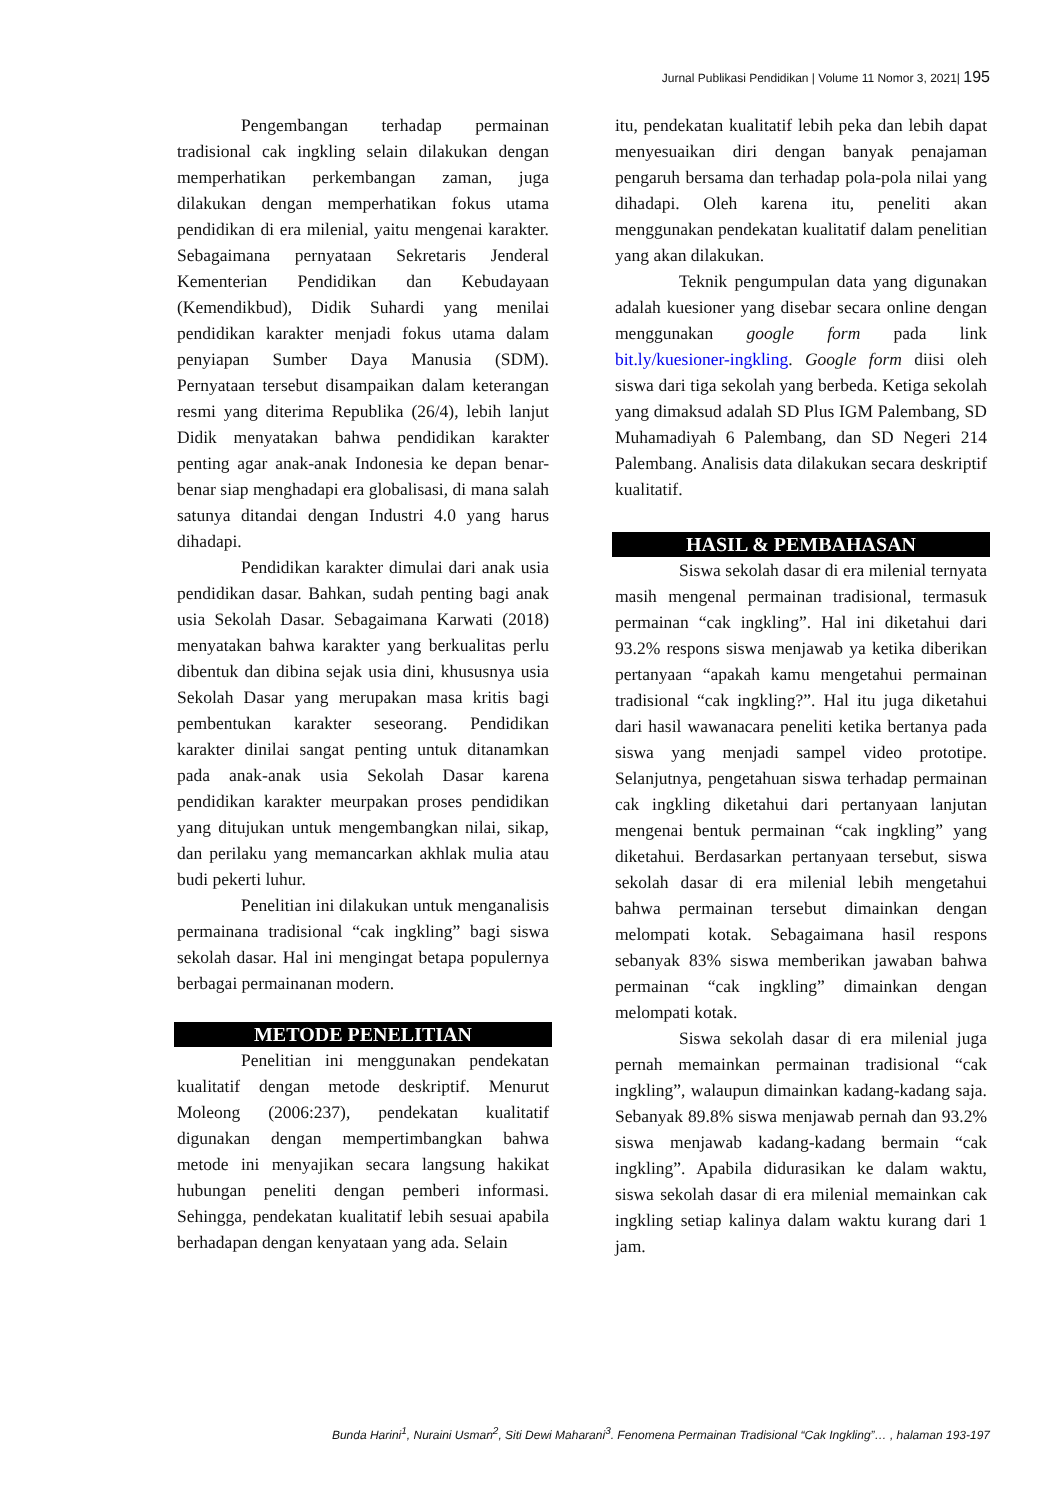Jurnal Publikasi Pendidikan | Volume 11 Nomor 3, 2021| 195
Pengembangan terhadap permainan tradisional cak ingkling selain dilakukan dengan memperhatikan perkembangan zaman, juga dilakukan dengan memperhatikan fokus utama pendidikan di era milenial, yaitu mengenai karakter. Sebagaimana pernyataan Sekretaris Jenderal Kementerian Pendidikan dan Kebudayaan (Kemendikbud), Didik Suhardi yang menilai pendidikan karakter menjadi fokus utama dalam penyiapan Sumber Daya Manusia (SDM). Pernyataan tersebut disampaikan dalam keterangan resmi yang diterima Republika (26/4), lebih lanjut Didik menyatakan bahwa pendidikan karakter penting agar anak-anak Indonesia ke depan benar-benar siap menghadapi era globalisasi, di mana salah satunya ditandai dengan Industri 4.0 yang harus dihadapi.
Pendidikan karakter dimulai dari anak usia pendidikan dasar. Bahkan, sudah penting bagi anak usia Sekolah Dasar. Sebagaimana Karwati (2018) menyatakan bahwa karakter yang berkualitas perlu dibentuk dan dibina sejak usia dini, khususnya usia Sekolah Dasar yang merupakan masa kritis bagi pembentukan karakter seseorang. Pendidikan karakter dinilai sangat penting untuk ditanamkan pada anak-anak usia Sekolah Dasar karena pendidikan karakter meurpakan proses pendidikan yang ditujukan untuk mengembangkan nilai, sikap, dan perilaku yang memancarkan akhlak mulia atau budi pekerti luhur.
Penelitian ini dilakukan untuk menganalisis permainana tradisional “cak ingkling” bagi siswa sekolah dasar. Hal ini mengingat betapa populernya berbagai permainanan modern.
METODE PENELITIAN
Penelitian ini menggunakan pendekatan kualitatif dengan metode deskriptif. Menurut Moleong (2006:237), pendekatan kualitatif digunakan dengan mempertimbangkan bahwa metode ini menyajikan secara langsung hakikat hubungan peneliti dengan pemberi informasi. Sehingga, pendekatan kualitatif lebih sesuai apabila berhadapan dengan kenyataan yang ada. Selain
itu, pendekatan kualitatif lebih peka dan lebih dapat menyesuaikan diri dengan banyak penajaman pengaruh bersama dan terhadap pola-pola nilai yang dihadapi. Oleh karena itu, peneliti akan menggunakan pendekatan kualitatif dalam penelitian yang akan dilakukan.
Teknik pengumpulan data yang digunakan adalah kuesioner yang disebar secara online dengan menggunakan google form pada link bit.ly/kuesioner-ingkling. Google form diisi oleh siswa dari tiga sekolah yang berbeda. Ketiga sekolah yang dimaksud adalah SD Plus IGM Palembang, SD Muhamadiyah 6 Palembang, dan SD Negeri 214 Palembang. Analisis data dilakukan secara deskriptif kualitatif.
HASIL & PEMBAHASAN
Siswa sekolah dasar di era milenial ternyata masih mengenal permainan tradisional, termasuk permainan “cak ingkling”. Hal ini diketahui dari 93.2% respons siswa menjawab ya ketika diberikan pertanyaan “apakah kamu mengetahui permainan tradisional “cak ingkling?”. Hal itu juga diketahui dari hasil wawanacara peneliti ketika bertanya pada siswa yang menjadi sampel video prototipe. Selanjutnya, pengetahuan siswa terhadap permainan cak ingkling diketahui dari pertanyaan lanjutan mengenai bentuk permainan “cak ingkling” yang diketahui. Berdasarkan pertanyaan tersebut, siswa sekolah dasar di era milenial lebih mengetahui bahwa permainan tersebut dimainkan dengan melompati kotak. Sebagaimana hasil respons sebanyak 83% siswa memberikan jawaban bahwa permainan “cak ingkling” dimainkan dengan melompati kotak.
Siswa sekolah dasar di era milenial juga pernah memainkan permainan tradisional “cak ingkling”, walaupun dimainkan kadang-kadang saja. Sebanyak 89.8% siswa menjawab pernah dan 93.2% siswa menjawab kadang-kadang bermain “cak ingkling”. Apabila didurasikan ke dalam waktu, siswa sekolah dasar di era milenial memainkan cak ingkling setiap kalinya dalam waktu kurang dari 1 jam.
Bunda Harini<sup>1</sup>, Nuraini Usman<sup>2</sup>, Siti Dewi Maharani<sup>3</sup>. Fenomena Permainan Tradisional “Cak Ingkling”… , halaman 193-197